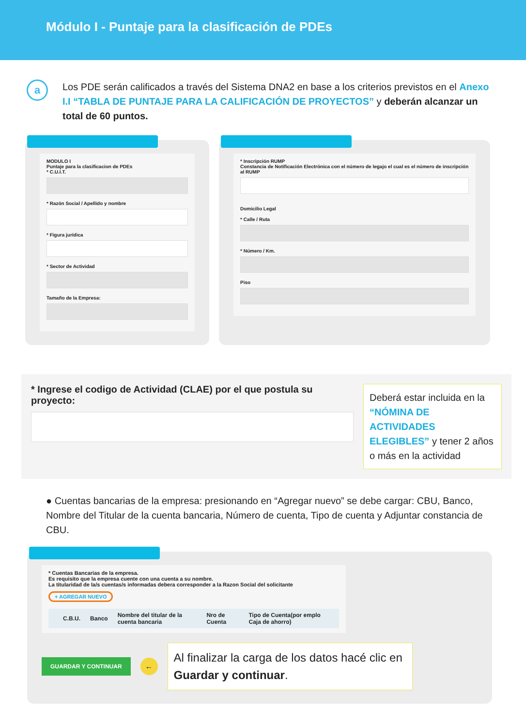Módulo I - Puntaje para la clasificación de PDEs
a
Los PDE serán calificados a través del Sistema DNA2 en base a los criterios previstos en el Anexo I.I “TABLA DE PUNTAJE PARA LA CALIFICACIÓN DE PROYECTOS” y deberán alcanzar un total de 60 puntos.
MODULO I
Puntaje para la clasificacion de PDEs
* C.U.I.T.
* Razón Social / Apellido y nombre
* Figura jurídica
* Sector de Actividad
Tamaño de la Empresa:
* Inscripción RUMP
Constancia de Notificación Electrónica con el número de legajo el cual es el número de inscripción al RUMP
Domicilio Legal
* Calle / Ruta
* Número / Km.
Piso
* Ingrese el codigo de Actividad (CLAE) por el que postula su proyecto:
Deberá estar incluida en la “NÓMINA DE ACTIVIDADES ELEGIBLES” y tener 2 años o más en la actividad
● Cuentas bancarias de la empresa: presionando en “Agregar nuevo” se debe cargar: CBU, Banco, Nombre del Titular de la cuenta bancaria, Número de cuenta, Tipo de cuenta y Adjuntar constancia de CBU.
* Cuentas Bancarias de la empresa.
Es requisito que la empresa cuente con una cuenta a su nombre.
La titularidad de la/s cuentas/s informadas debera corresponder a la Razon Social del solicitante
+ AGREGAR NUEVO
| | C.B.U. | Banco | Nombre del titular de la cuenta bancaria | Nro de Cuenta | Tipo de Cuenta(por emplo Caja de ahorro) |
| --- | --- | --- | --- | --- | --- |
GUARDAR Y CONTINUAR ←
Al finalizar la carga de los datos hacé clic en Guardar y continuar.